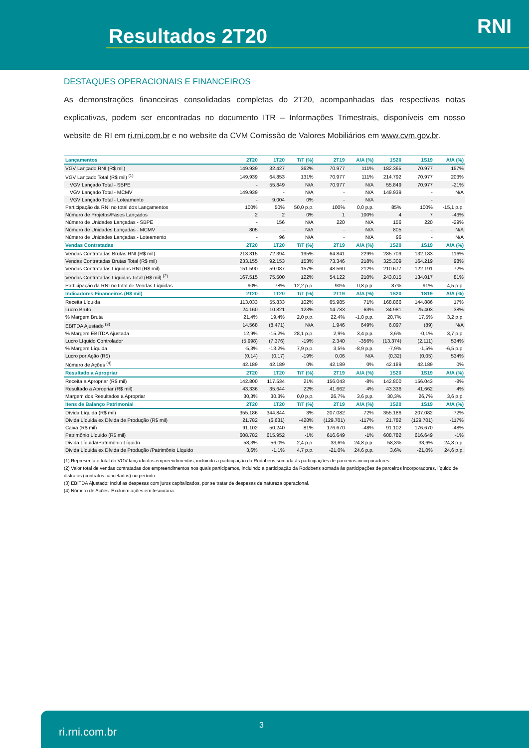Resultados 2T20 RNI
DESTAQUES OPERACIONAIS E FINANCEIROS
As demonstrações financeiras consolidadas completas do 2T20, acompanhadas das respectivas notas explicativas, podem ser encontradas no documento ITR – Informações Trimestrais, disponíveis em nosso website de RI em ri.rni.com.br e no website da CVM Comissão de Valores Mobiliários em www.cvm.gov.br.
| Lançamentos | 2T20 | 1T20 | T/T (%) | 2T19 | A/A (%) | 1S20 | 1S19 | A/A (%) |
| --- | --- | --- | --- | --- | --- | --- | --- | --- |
| VGV Lançado RNI (R$ mil) | 149.939 | 32.427 | 362% | 70.977 | 111% | 182.365 | 70.977 | 157% |
| VGV Lançado Total (R$ mil) <sup>(1)</sup> | 149.939 | 64.853 | 131% | 70.977 | 111% | 214.792 | 70.977 | 203% |
| VGV Lançado Total - SBPE | - | 55.849 | N/A | 70.977 | N/A | 55.849 | 70.977 | -21% |
| VGV Lançado Total - MCMV | 149.939 | - | N/A | - | N/A | 149.939 | - | N/A |
| VGV Lançado Total - Loteamento | - | 9.004 | 0% | - | N/A | | - | |
| Participação da RNI no total dos Lançamentos | 100% | 50% | 50,0 p.p. | 100% | 0,0 p.p. | 85% | 100% | -15,1 p.p. |
| Número de Projetos/Fases Lançados | 2 | 2 | 0% | 1 | 100% | 4 | 7 | -43% |
| Número de Unidades Lançadas - SBPE | - | 156 | N/A | 220 | N/A | 156 | 220 | -29% |
| Número de Unidades Lançadas - MCMV | 805 | - | N/A | - | N/A | 805 | - | N/A |
| Número de Unidades Lançadas - Loteamento | - | 96 | N/A | - | N/A | 96 | - | N/A |
| Vendas Contratadas | 2T20 | 1T20 | T/T (%) | 2T19 | A/A (%) | 1S20 | 1S19 | A/A (%) |
| Vendas Contratadas Brutas RNI (R$ mil) | 213.315 | 72.394 | 195% | 64.841 | 229% | 285.709 | 132.183 | 116% |
| Vendas Contratadas Brutas Total (R$ mil) | 233.155 | 92.153 | 153% | 73.346 | 218% | 325.309 | 164.219 | 98% |
| Vendas Contratadas Líquidas RNI (R$ mil) | 151.590 | 59.087 | 157% | 48.560 | 212% | 210.677 | 122.191 | 72% |
| Vendas Contratadas Líquidas Total (R$ mil) <sup>(2)</sup> | 167.515 | 75.500 | 122% | 54.122 | 210% | 243.015 | 134.017 | 81% |
| Participação da RNI no total de Vendas Líquidas | 90% | 78% | 12,2 p.p. | 90% | 0,8 p.p. | 87% | 91% | -4,5 p.p. |
| Indicadores Financeiros (R$ mil) | 2T20 | 1T20 | T/T (%) | 2T19 | A/A (%) | 1S20 | 1S19 | A/A (%) |
| Receita Líquida | 113.033 | 55.833 | 102% | 65.985 | 71% | 168.866 | 144.886 | 17% |
| Lucro Bruto | 24.160 | 10.821 | 123% | 14.783 | 63% | 34.981 | 25.403 | 38% |
| % Margem Bruta | 21,4% | 19,4% | 2,0 p.p. | 22,4% | -1,0 p.p. | 20,7% | 17,5% | 3,2 p.p. |
| EBITDA Ajustado <sup>(3)</sup> | 14.568 | (8.471) | N/A | 1.946 | 649% | 6.097 | (89) | N/A |
| % Margem EBITDA Ajustada | 12,9% | -15,2% | 28,1 p.p. | 2,9% | 3,4 p.p. | 3,6% | -0,1% | 3,7 p.p. |
| Lucro Líquido Controlador | (5.998) | (7.376) | -19% | 2.340 | -356% | (13.374) | (2.111) | 534% |
| % Margem Líquida | -5,3% | -13,2% | 7,9 p.p. | 3,5% | -8,9 p.p. | -7,9% | -1,5% | -6,5 p.p. |
| Lucro por Ação (R$) | (0,14) | (0,17) | -19% | 0,06 | N/A | (0,32) | (0,05) | 534% |
| Número de Ações <sup>(4)</sup> | 42.189 | 42.189 | 0% | 42.189 | 0% | 42.189 | 42.189 | 0% |
| Resultado a Apropriar | 2T20 | 1T20 | T/T (%) | 2T19 | A/A (%) | 1S20 | 1S19 | A/A (%) |
| Receita a Apropriar (R$ mil) | 142.800 | 117.534 | 21% | 156.043 | -8% | 142.800 | 156.043 | -8% |
| Resultado a Apropriar (R$ mil) | 43.336 | 35.644 | 22% | 41.662 | 4% | 43.336 | 41.662 | 4% |
| Margem dos Resultados a Apropriar | 30,3% | 30,3% | 0,0 p.p. | 26,7% | 3,6 p.p. | 30,3% | 26,7% | 3,6 p.p. |
| Itens de Balanço Patrimonial | 2T20 | 1T20 | T/T (%) | 2T19 | A/A (%) | 1S20 | 1S19 | A/A (%) |
| Dívida Líquida (R$ mil) | 355.186 | 344.844 | 3% | 207.082 | 72% | 355.186 | 207.082 | 72% |
| Divida Líquida ex Dívida de Produção (R$ mil) | 21.782 | (6.631) | -428% | (129.701) | -117% | 21.782 | (129.701) | -117% |
| Caixa (R$ mil) | 91.102 | 50.240 | 81% | 176.670 | -48% | 91.102 | 176.670 | -48% |
| Patrimônio Líquido (R$ mil) | 608.782 | 615.952 | -1% | 616.649 | -1% | 608.782 | 616.649 | -1% |
| Divida Líquida/Patrimônio Líquido | 58,3% | 56,0% | 2,4 p.p. | 33,6% | 24,8 p.p. | 58,3% | 33,6% | 24,8 p.p. |
| Divida Líquida ex Dívida de Produção /Patrimônio Líquido | 3,6% | -1,1% | 4,7 p.p. | -21,0% | 24,6 p.p. | 3,6% | -21,0% | 24,6 p.p. |
(1) Representa o total do VGV lançado dos empreendimentos, incluindo a participação da Rodobens somada às participações de parceiros incorporadores.
(2) Valor total de vendas contratadas dos empreendimentos nos quais participamos, incluindo a participação da Rodobens somada às participações de parceiros incorporadores, líquido de distratos (contratos cancelados) no período.
(3) EBITDA Ajustado: Inclui as despesas com juros capitalizados, por se tratar de despesas de natureza operacional.
(4) Número de Ações: Excluem ações em tesouraria.
ri.rni.com.br
3